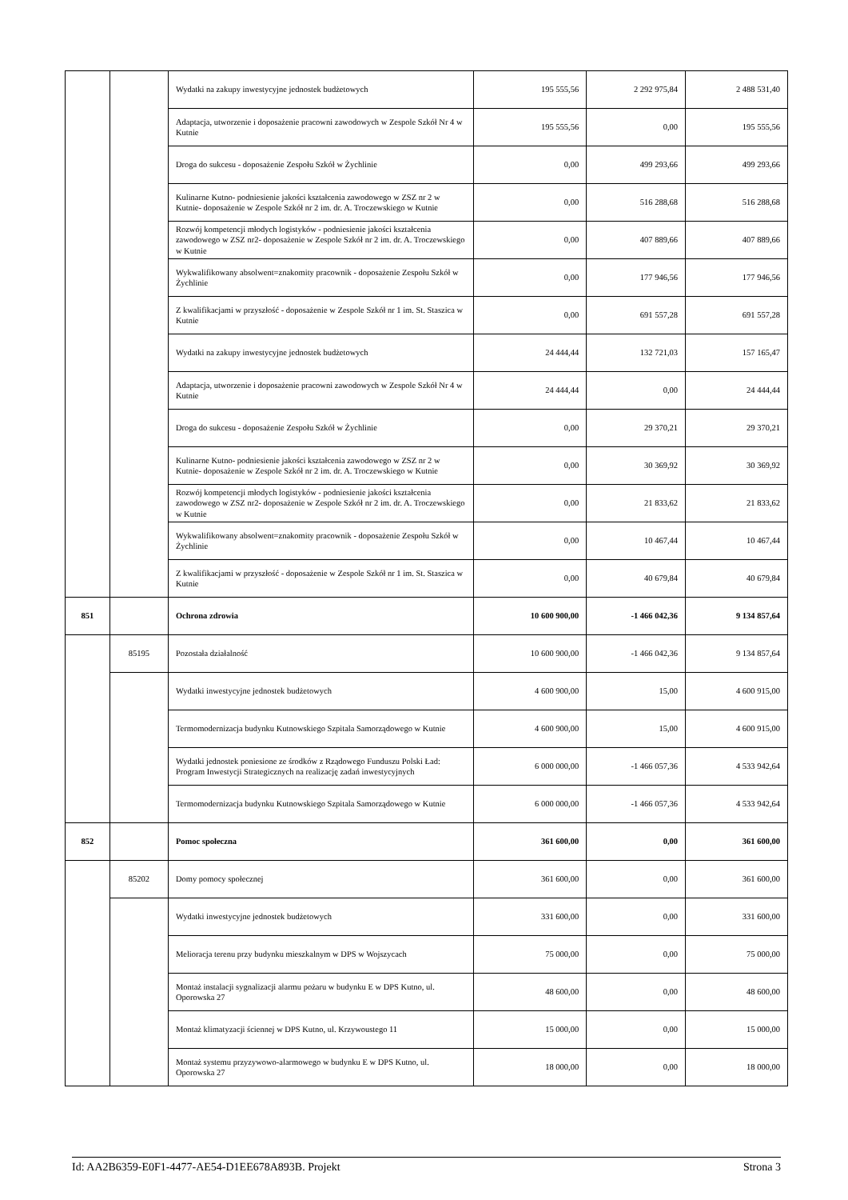| | | Wydatki na zakupy inwestycyjne jednostek budżetowych | 195 555,56 | 2 292 975,84 | 2 488 531,40 |
| | | Adaptacja, utworzenie i doposażenie pracowni zawodowych w Zespole Szkół Nr 4 w Kutnie | 195 555,56 | 0,00 | 195 555,56 |
| | | Droga do sukcesu - doposażenie Zespołu Szkół w Żychlinie | 0,00 | 499 293,66 | 499 293,66 |
| | | Kulinarne Kutno- podniesienie jakości kształcenia zawodowego w ZSZ nr 2 w Kutnie- doposażenie w Zespole Szkół nr 2 im. dr. A. Troczewskiego w Kutnie | 0,00 | 516 288,68 | 516 288,68 |
| | | Rozwój kompetencji młodych logistyków - podniesienie jakości kształcenia zawodowego w ZSZ nr2- doposażenie w Zespole Szkół nr 2 im. dr. A. Troczewskiego w Kutnie | 0,00 | 407 889,66 | 407 889,66 |
| | | Wykwalifikowany absolwent=znakomity pracownik - doposażenie Zespołu Szkół w Żychlinie | 0,00 | 177 946,56 | 177 946,56 |
| | | Z kwalifikacjami w przyszłość - doposażenie w Zespole Szkół nr 1 im. St. Staszica w Kutnie | 0,00 | 691 557,28 | 691 557,28 |
| | | Wydatki na zakupy inwestycyjne jednostek budżetowych | 24 444,44 | 132 721,03 | 157 165,47 |
| | | Adaptacja, utworzenie i doposażenie pracowni zawodowych w Zespole Szkół Nr 4 w Kutnie | 24 444,44 | 0,00 | 24 444,44 |
| | | Droga do sukcesu - doposażenie Zespołu Szkół w Żychlinie | 0,00 | 29 370,21 | 29 370,21 |
| | | Kulinarne Kutno- podniesienie jakości kształcenia zawodowego w ZSZ nr 2 w Kutnie- doposażenie w Zespole Szkół nr 2 im. dr. A. Troczewskiego w Kutnie | 0,00 | 30 369,92 | 30 369,92 |
| | | Rozwój kompetencji młodych logistyków - podniesienie jakości kształcenia zawodowego w ZSZ nr2- doposażenie w Zespole Szkół nr 2 im. dr. A. Troczewskiego w Kutnie | 0,00 | 21 833,62 | 21 833,62 |
| | | Wykwalifikowany absolwent=znakomity pracownik - doposażenie Zespołu Szkół w Żychlinie | 0,00 | 10 467,44 | 10 467,44 |
| | | Z kwalifikacjami w przyszłość - doposażenie w Zespole Szkół nr 1 im. St. Staszica w Kutnie | 0,00 | 40 679,84 | 40 679,84 |
| 851 | | Ochrona zdrowia | 10 600 900,00 | -1 466 042,36 | 9 134 857,64 |
| | 85195 | Pozostała działalność | 10 600 900,00 | -1 466 042,36 | 9 134 857,64 |
| | | Wydatki inwestycyjne jednostek budżetowych | 4 600 900,00 | 15,00 | 4 600 915,00 |
| | | Termomodernizacja budynku Kutnowskiego Szpitala Samorządowego w Kutnie | 4 600 900,00 | 15,00 | 4 600 915,00 |
| | | Wydatki jednostek poniesione ze środków z Rządowego Funduszu Polski Ład: Program Inwestycji Strategicznych na realizację zadań inwestycyjnych | 6 000 000,00 | -1 466 057,36 | 4 533 942,64 |
| | | Termomodernizacja budynku Kutnowskiego Szpitala Samorządowego w Kutnie | 6 000 000,00 | -1 466 057,36 | 4 533 942,64 |
| 852 | | Pomoc społeczna | 361 600,00 | 0,00 | 361 600,00 |
| | 85202 | Domy pomocy społecznej | 361 600,00 | 0,00 | 361 600,00 |
| | | Wydatki inwestycyjne jednostek budżetowych | 331 600,00 | 0,00 | 331 600,00 |
| | | Melioracja terenu przy budynku mieszkalnym w DPS w Wojszycach | 75 000,00 | 0,00 | 75 000,00 |
| | | Montaż instalacji sygnalizacji alarmu pożaru w budynku E w DPS Kutno, ul. Oporowska 27 | 48 600,00 | 0,00 | 48 600,00 |
| | | Montaż klimatyzacji ściennej w DPS Kutno, ul. Krzywoustego 11 | 15 000,00 | 0,00 | 15 000,00 |
| | | Montaż systemu przyzywowo-alarmowego w budynku E w DPS Kutno, ul. Oporowska 27 | 18 000,00 | 0,00 | 18 000,00 |
Id: AA2B6359-E0F1-4477-AE54-D1EE678A893B. Projekt Strona 3